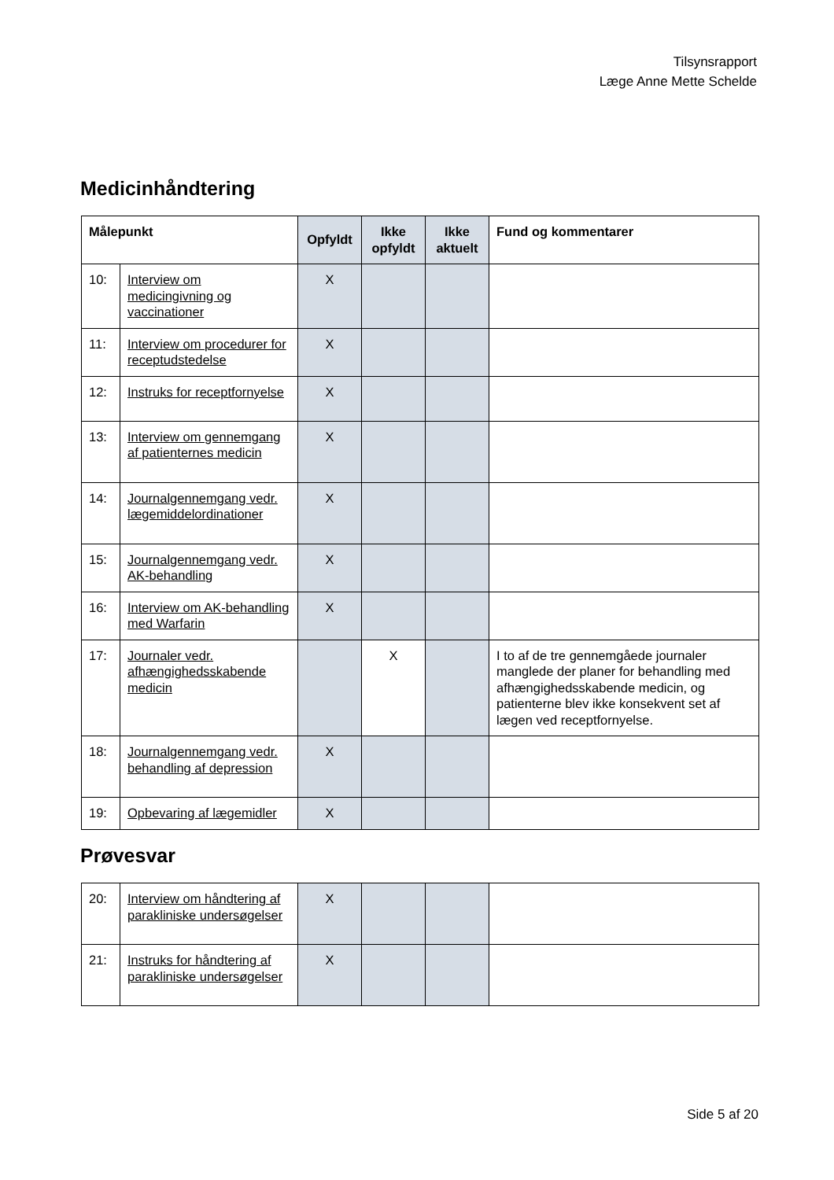Tilsynsrapport
Læge Anne Mette Schelde
Medicinhåndtering
| Målepunkt | | Opfyldt | Ikke opfyldt | Ikke aktuelt | Fund og kommentarer |
| --- | --- | --- | --- | --- | --- |
| 10: | Interview om medicingivning og vaccinationer | X | | | |
| 11: | Interview om procedurer for receptudstedelse | X | | | |
| 12: | Instruks for receptfornyelse | X | | | |
| 13: | Interview om gennemgang af patienternes medicin | X | | | |
| 14: | Journalgennemgang vedr. lægemiddelordinationer | X | | | |
| 15: | Journalgennemgang vedr. AK-behandling | X | | | |
| 16: | Interview om AK-behandling med Warfarin | X | | | |
| 17: | Journaler vedr. afhængighedsskabende medicin | | X | | I to af de tre gennemgåede journaler manglede der planer for behandling med afhængighedsskabende medicin, og patienterne blev ikke konsekvent set af lægen ved receptfornyelse. |
| 18: | Journalgennemgang vedr. behandling af depression | X | | | |
| 19: | Opbevaring af lægemidler | X | | | |
Prøvesvar
| 20: | Interview om håndtering af parakliniske undersøgelser | X | | | |
| 21: | Instruks for håndtering af parakliniske undersøgelser | X | | | |
Side 5 af 20